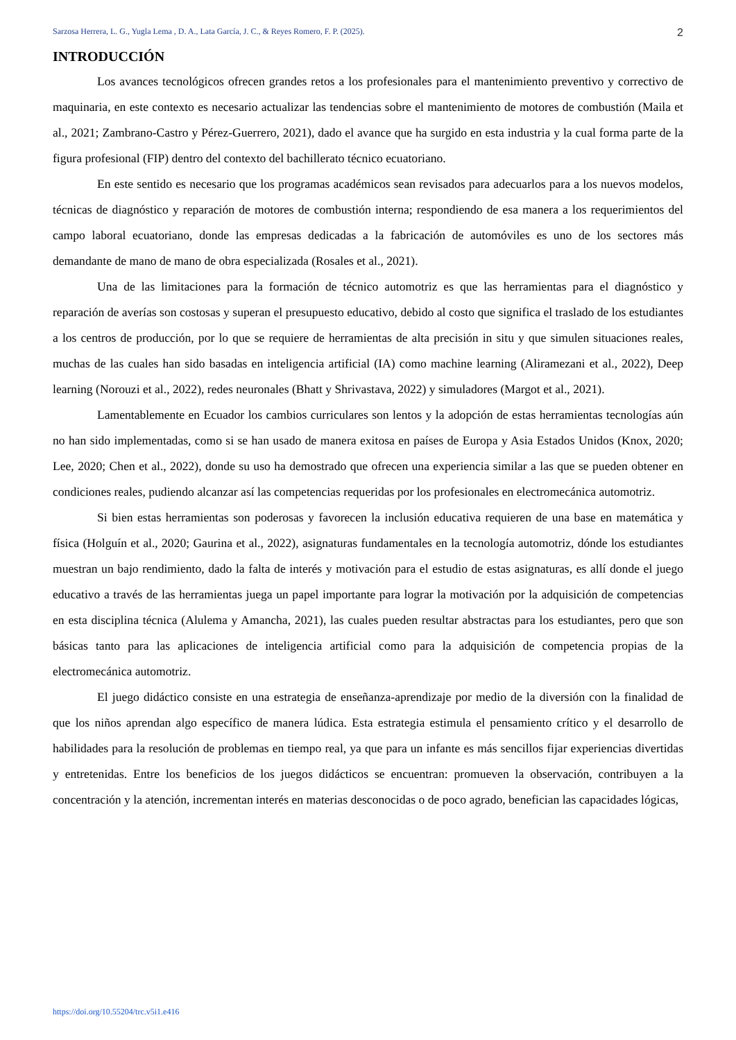Sarzosa Herrera, L. G., Yugla Lema , D. A., Lata García, J. C., & Reyes Romero, F. P. (2025). 2
INTRODUCCIÓN
Los avances tecnológicos ofrecen grandes retos a los profesionales para el mantenimiento preventivo y correctivo de maquinaria, en este contexto es necesario actualizar las tendencias sobre el mantenimiento de motores de combustión (Maila et al., 2021; Zambrano-Castro y Pérez-Guerrero, 2021), dado el avance que ha surgido en esta industria y la cual forma parte de la figura profesional (FIP) dentro del contexto del bachillerato técnico ecuatoriano.
En este sentido es necesario que los programas académicos sean revisados para adecuarlos para a los nuevos modelos, técnicas de diagnóstico y reparación de motores de combustión interna; respondiendo de esa manera a los requerimientos del campo laboral ecuatoriano, donde las empresas dedicadas a la fabricación de automóviles es uno de los sectores más demandante de mano de mano de obra especializada (Rosales et al., 2021).
Una de las limitaciones para la formación de técnico automotriz es que las herramientas para el diagnóstico y reparación de averías son costosas y superan el presupuesto educativo, debido al costo que significa el traslado de los estudiantes a los centros de producción, por lo que se requiere de herramientas de alta precisión in situ y que simulen situaciones reales, muchas de las cuales han sido basadas en inteligencia artificial (IA) como machine learning (Aliramezani et al., 2022), Deep learning (Norouzi et al., 2022), redes neuronales (Bhatt y Shrivastava, 2022) y simuladores (Margot et al., 2021).
Lamentablemente en Ecuador los cambios curriculares son lentos y la adopción de estas herramientas tecnologías aún no han sido implementadas, como si se han usado de manera exitosa en países de Europa y Asia Estados Unidos (Knox, 2020; Lee, 2020; Chen et al., 2022), donde su uso ha demostrado que ofrecen una experiencia similar a las que se pueden obtener en condiciones reales, pudiendo alcanzar así las competencias requeridas por los profesionales en electromecánica automotriz.
Si bien estas herramientas son poderosas y favorecen la inclusión educativa requieren de una base en matemática y física (Holguín et al., 2020; Gaurina et al., 2022), asignaturas fundamentales en la tecnología automotriz, dónde los estudiantes muestran un bajo rendimiento, dado la falta de interés y motivación para el estudio de estas asignaturas, es allí donde el juego educativo a través de las herramientas juega un papel importante para lograr la motivación por la adquisición de competencias en esta disciplina técnica (Alulema y Amancha, 2021), las cuales pueden resultar abstractas para los estudiantes, pero que son básicas tanto para las aplicaciones de inteligencia artificial como para la adquisición de competencia propias de la electromecánica automotriz.
El juego didáctico consiste en una estrategia de enseñanza-aprendizaje por medio de la diversión con la finalidad de que los niños aprendan algo específico de manera lúdica. Esta estrategia estimula el pensamiento crítico y el desarrollo de habilidades para la resolución de problemas en tiempo real, ya que para un infante es más sencillos fijar experiencias divertidas y entretenidas. Entre los beneficios de los juegos didácticos se encuentran: promueven la observación, contribuyen a la concentración y la atención, incrementan interés en materias desconocidas o de poco agrado, benefician las capacidades lógicas,
https://doi.org/10.55204/trc.v5i1.e416